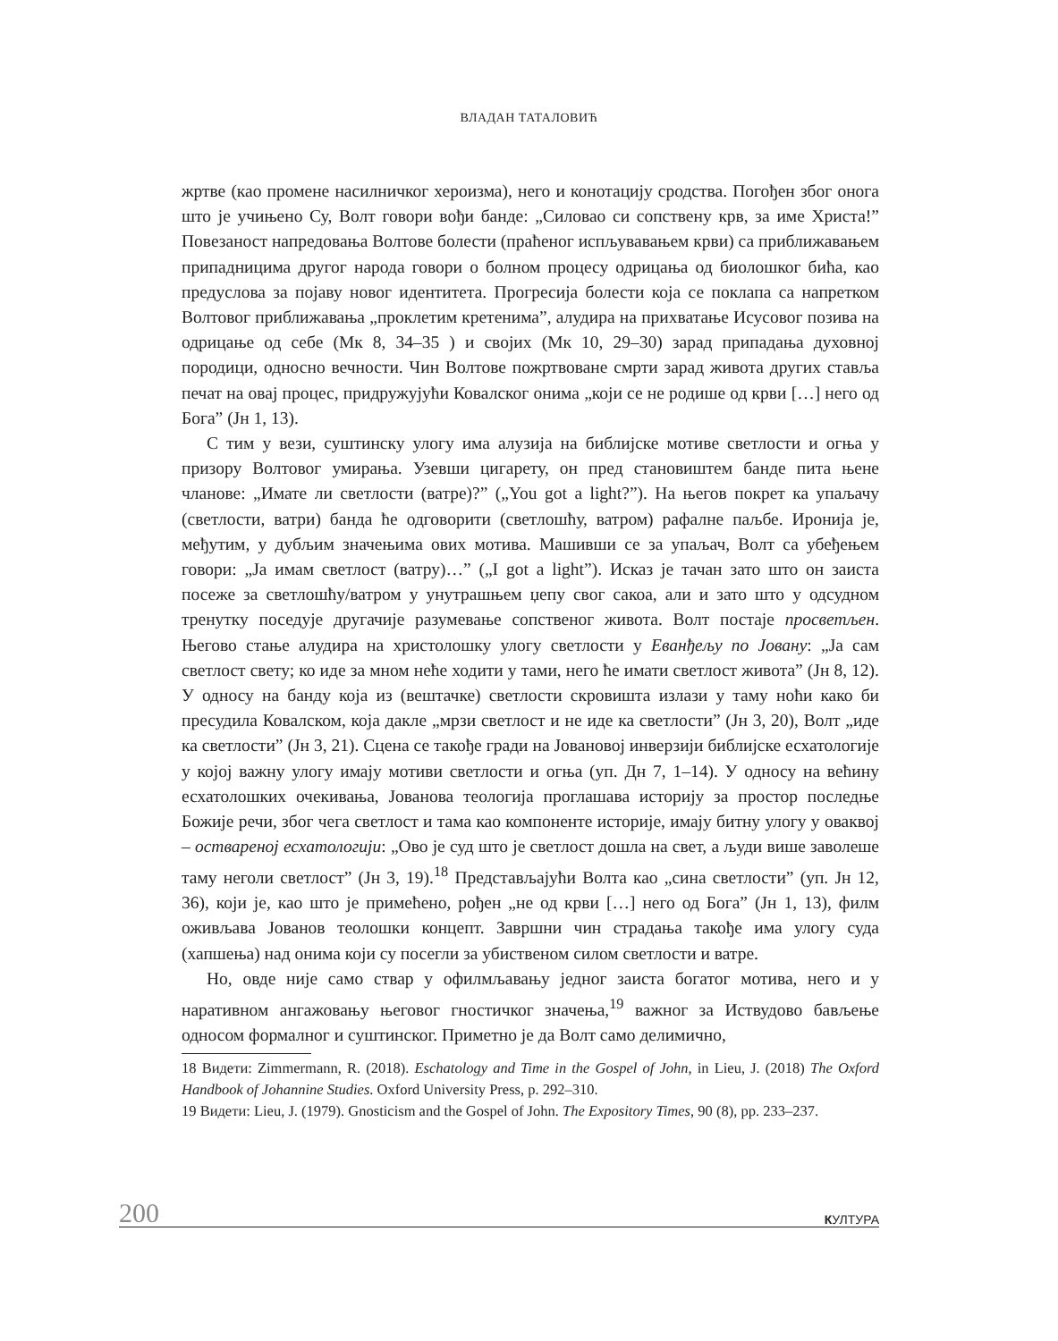ВЛАДАН ТАТАЛОВИЋ
жртве (као промене насилничког хероизма), него и конотацију сродства. Погођен због онога што је учињено Су, Волт говори вођи банде: „Силовао си сопствену крв, за име Христа!” Повезаност напредовања Волтове болести (праћеног испљувавањем крви) са приближавањем припадницима другог народа говори о болном процесу одрицања од биолошког бића, као предуслова за појаву новог идентитета. Прогресија болести која се поклапа са напретком Волтовог приближавања „проклетим кретенима”, алудира на прихватање Исусовог позива на одрицање од себе (Мк 8, 34–35 ) и својих (Мк 10, 29–30) зарад припадања духовној породици, односно вечности. Чин Волтове пожртвоване смрти зарад живота других ставља печат на овај процес, придружујући Ковалског онима „који се не родише од крви […] него од Бога” (Јн 1, 13).
С тим у вези, суштинску улогу има алузија на библијске мотиве светлости и огња у призору Волтовог умирања. Узевши цигарету, он пред становиштем банде пита њене чланове: „Имате ли светлости (ватре)?” („You got a light?”). На његов покрет ка упаљачу (светлости, ватри) банда ће одговорити (светлошћу, ватром) рафалне паљбе. Иронија је, међутим, у дубљим значењима ових мотива. Машивши се за упаљач, Волт са убеђењем говори: „Ја имам светлост (ватру)…” („I got a light”). Исказ је тачан зато што он заиста посеже за светлошћу/ватром у унутрашњем џепу свог сакоа, али и зато што у одсудном тренутку поседује другачије разумевање сопственог живота. Волт постаје просветљен. Његово стање алудира на христолошку улогу светлости у Еванђељу по Јовану: „Ја сам светлост свету; ко иде за мном неће ходити у тами, него ће имати светлост живота” (Јн 8, 12). У односу на банду која из (вештачке) светлости скровишта излази у таму ноћи како би пресудила Ковалском, која дакле „мрзи светлост и не иде ка светлости” (Јн 3, 20), Волт „иде ка светлости” (Јн 3, 21). Сцена се такође гради на Јовановој инверзији библијске есхатологије у којој важну улогу имају мотиви светлости и огња (уп. Дн 7, 1–14). У односу на већину есхатолошких очекивања, Јованова теологија проглашава историју за простор последње Божије речи, због чега светлост и тама као компоненте историје, имају битну улогу у оваквој – оствареној есхатологији: „Ово је суд што је светлост дошла на свет, а људи више заволеше таму неголи светлост” (Јн 3, 19).<sup>18</sup> Представљајући Волта као „сина светлости” (уп. Јн 12, 36), који је, као што је примећено, рођен „не од крви […] него од Бога” (Јн 1, 13), филм оживљава Јованов теолошки концепт. Завршни чин страдања такође има улогу суда (хапшења) над онима који су посегли за убиственом силом светлости и ватре.
Но, овде није само ствар у офилмљавању једног заиста богатог мотива, него и у наративном ангажовању његовог гностичког значења,<sup>19</sup> важног за Иствудово бављење односом формалног и суштинског. Приметно је да Волт само делимично,
18 Видети: Zimmermann, R. (2018). Eschatology and Time in the Gospel of John, in Lieu, J. (2018) The Oxford Handbook of Johannine Studies. Oxford University Press, p. 292–310.
19 Видети: Lieu, J. (1979). Gnosticism and the Gospel of John. The Expository Times, 90 (8), pp. 233–237.
200 КУЛТУРА